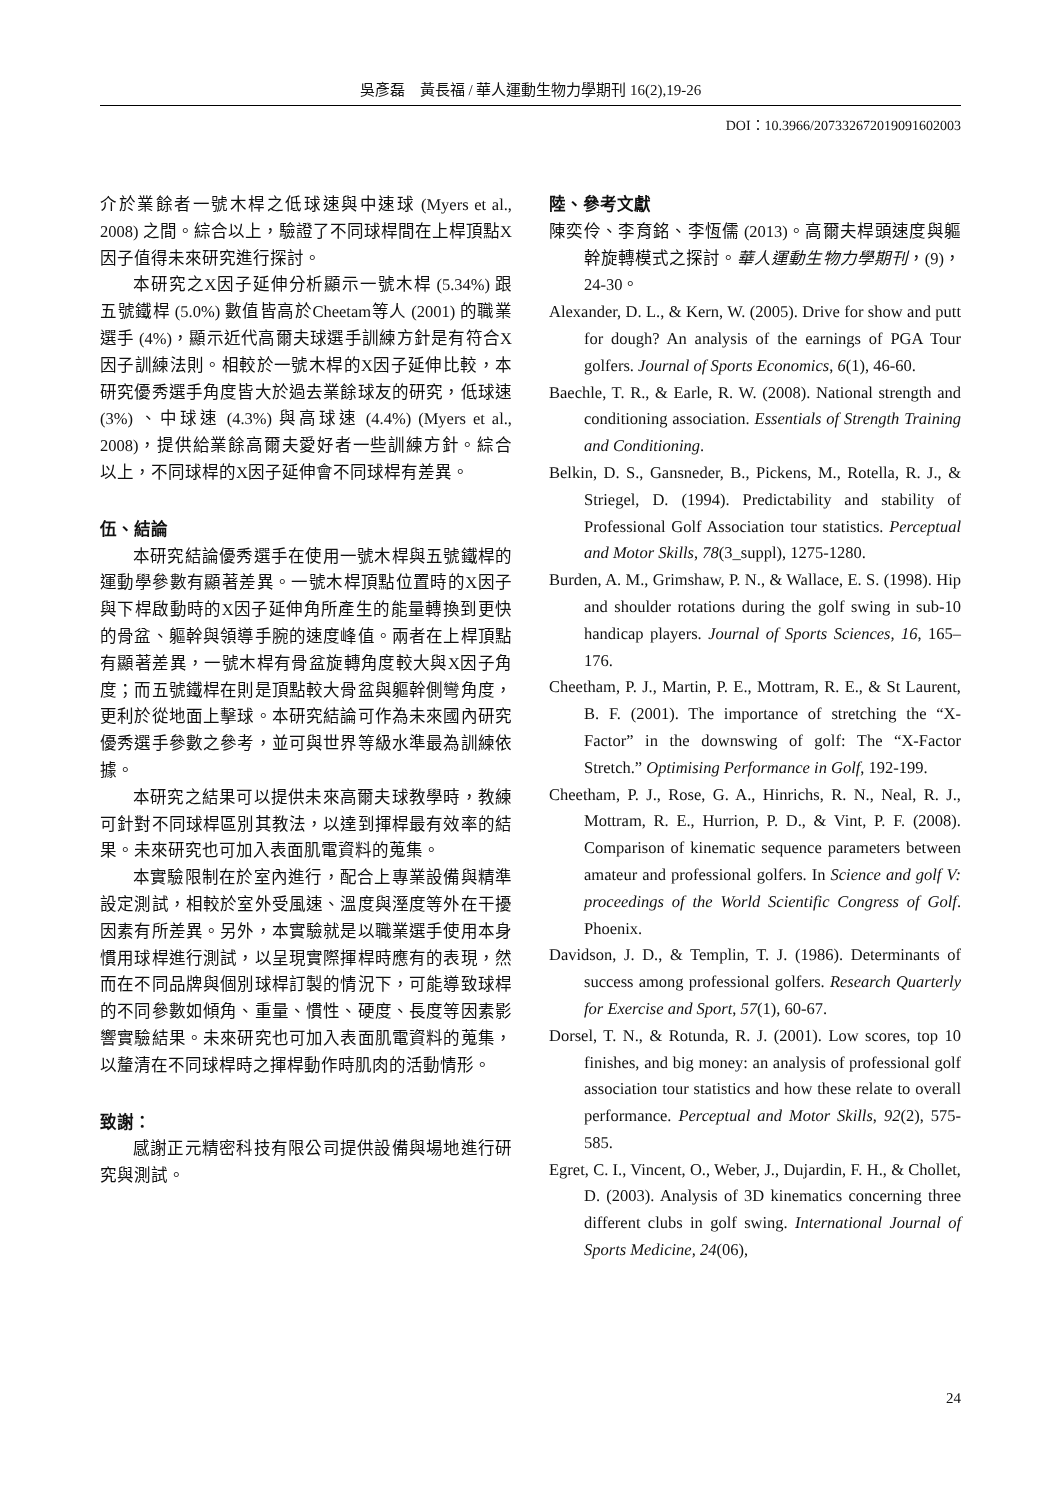吳彥磊　黃長福 / 華人運動生物力學期刊 16(2),19-26
DOI：10.3966/207332672019091602003
介於業餘者一號木桿之低球速與中速球 (Myers et al., 2008) 之間。綜合以上，驗證了不同球桿間在上桿頂點X因子值得未來研究進行探討。
本研究之X因子延伸分析顯示一號木桿 (5.34%) 跟五號鐵桿 (5.0%) 數值皆高於Cheetam等人 (2001) 的職業選手 (4%)，顯示近代高爾夫球選手訓練方針是有符合X因子訓練法則。相較於一號木桿的X因子延伸比較，本研究優秀選手角度皆大於過去業餘球友的研究，低球速 (3%) 、中球速 (4.3%) 與高球速 (4.4%) (Myers et al., 2008)，提供給業餘高爾夫愛好者一些訓練方針。綜合以上，不同球桿的X因子延伸會不同球桿有差異。
伍、結論
本研究結論優秀選手在使用一號木桿與五號鐵桿的運動學參數有顯著差異。一號木桿頂點位置時的X因子與下桿啟動時的X因子延伸角所產生的能量轉換到更快的骨盆、軀幹與領導手腕的速度峰值。兩者在上桿頂點有顯著差異，一號木桿有骨盆旋轉角度較大與X因子角度；而五號鐵桿在則是頂點較大骨盆與軀幹側彎角度，更利於從地面上擊球。本研究結論可作為未來國內研究優秀選手參數之參考，並可與世界等級水準最為訓練依據。
本研究之結果可以提供未來高爾夫球教學時，教練可針對不同球桿區別其教法，以達到揮桿最有效率的結果。未來研究也可加入表面肌電資料的蒐集。
本實驗限制在於室內進行，配合上專業設備與精準設定測試，相較於室外受風速、溫度與溼度等外在干擾因素有所差異。另外，本實驗就是以職業選手使用本身慣用球桿進行測試，以呈現實際揮桿時應有的表現，然而在不同品牌與個別球桿訂製的情況下，可能導致球桿的不同參數如傾角、重量、慣性、硬度、長度等因素影響實驗結果。未來研究也可加入表面肌電資料的蒐集，以釐清在不同球桿時之揮桿動作時肌肉的活動情形。
致謝：
感謝正元精密科技有限公司提供設備與場地進行研究與測試。
陸、參考文獻
陳奕伶、李育銘、李恆儒 (2013)。高爾夫桿頭速度與軀幹旋轉模式之探討。華人運動生物力學期刊，(9)，24-30。
Alexander, D. L., & Kern, W. (2005). Drive for show and putt for dough? An analysis of the earnings of PGA Tour golfers. Journal of Sports Economics, 6(1), 46-60.
Baechle, T. R., & Earle, R. W. (2008). National strength and conditioning association. Essentials of Strength Training and Conditioning.
Belkin, D. S., Gansneder, B., Pickens, M., Rotella, R. J., & Striegel, D. (1994). Predictability and stability of Professional Golf Association tour statistics. Perceptual and Motor Skills, 78(3_suppl), 1275-1280.
Burden, A. M., Grimshaw, P. N., & Wallace, E. S. (1998). Hip and shoulder rotations during the golf swing in sub-10 handicap players. Journal of Sports Sciences, 16, 165–176.
Cheetham, P. J., Martin, P. E., Mottram, R. E., & St Laurent, B. F. (2001). The importance of stretching the “X-Factor” in the downswing of golf: The “X-Factor Stretch.” Optimising Performance in Golf, 192-199.
Cheetham, P. J., Rose, G. A., Hinrichs, R. N., Neal, R. J., Mottram, R. E., Hurrion, P. D., & Vint, P. F. (2008). Comparison of kinematic sequence parameters between amateur and professional golfers. In Science and golf V: proceedings of the World Scientific Congress of Golf. Phoenix.
Davidson, J. D., & Templin, T. J. (1986). Determinants of success among professional golfers. Research Quarterly for Exercise and Sport, 57(1), 60-67.
Dorsel, T. N., & Rotunda, R. J. (2001). Low scores, top 10 finishes, and big money: an analysis of professional golf association tour statistics and how these relate to overall performance. Perceptual and Motor Skills, 92(2), 575-585.
Egret, C. I., Vincent, O., Weber, J., Dujardin, F. H., & Chollet, D. (2003). Analysis of 3D kinematics concerning three different clubs in golf swing. International Journal of Sports Medicine, 24(06),
24